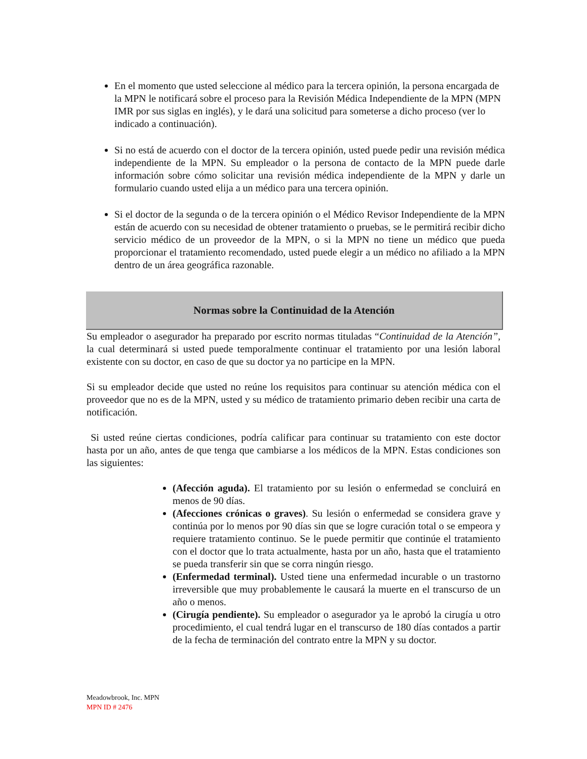En el momento que usted seleccione al médico para la tercera opinión, la persona encargada de la MPN le notificará sobre el proceso para la Revisión Médica Independiente de la MPN (MPN IMR por sus siglas en inglés), y le dará una solicitud para someterse a dicho proceso (ver lo indicado a continuación).
Si no está de acuerdo con el doctor de la tercera opinión, usted puede pedir una revisión médica independiente de la MPN. Su empleador o la persona de contacto de la MPN puede darle información sobre cómo solicitar una revisión médica independiente de la MPN y darle un formulario cuando usted elija a un médico para una tercera opinión.
Si el doctor de la segunda o de la tercera opinión o el Médico Revisor Independiente de la MPN están de acuerdo con su necesidad de obtener tratamiento o pruebas, se le permitirá recibir dicho servicio médico de un proveedor de la MPN, o si la MPN no tiene un médico que pueda proporcionar el tratamiento recomendado, usted puede elegir a un médico no afiliado a la MPN dentro de un área geográfica razonable.
Normas sobre la Continuidad de la Atención
Su empleador o asegurador ha preparado por escrito normas tituladas “Continuidad de la Atención”, la cual determinará si usted puede temporalmente continuar el tratamiento por una lesión laboral existente con su doctor, en caso de que su doctor ya no participe en la MPN.
Si su empleador decide que usted no reúne los requisitos para continuar su atención médica con el proveedor que no es de la MPN, usted y su médico de tratamiento primario deben recibir una carta de notificación.
Si usted reúne ciertas condiciones, podría calificar para continuar su tratamiento con este doctor hasta por un año, antes de que tenga que cambiarse a los médicos de la MPN. Estas condiciones son las siguientes:
(Afección aguda). El tratamiento por su lesión o enfermedad se concluirá en menos de 90 días.
(Afecciones crónicas o graves). Su lesión o enfermedad se considera grave y continúa por lo menos por 90 días sin que se logre curación total o se empeora y requiere tratamiento continuo. Se le puede permitir que continúe el tratamiento con el doctor que lo trata actualmente, hasta por un año, hasta que el tratamiento se pueda transferir sin que se corra ningún riesgo.
(Enfermedad terminal). Usted tiene una enfermedad incurable o un trastorno irreversible que muy probablemente le causará la muerte en el transcurso de un año o menos.
(Cirugía pendiente). Su empleador o asegurador ya le aprobó la cirugía u otro procedimiento, el cual tendrá lugar en el transcurso de 180 días contados a partir de la fecha de terminación del contrato entre la MPN y su doctor.
Meadowbrook, Inc. MPN
MPN ID # 2476